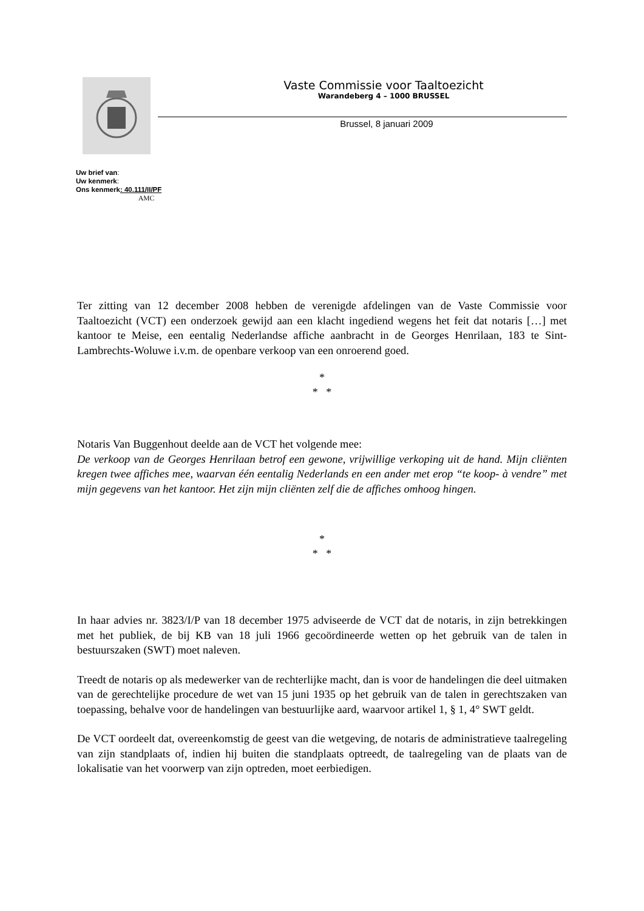Vaste Commissie voor Taaltoezicht
Warandeberg 4 – 1000 BRUSSEL
Brussel, 8 januari 2009
Uw brief van:
Uw kenmerk:
Ons kenmerk: 40.111/II/PF
AMC
Ter zitting van 12 december 2008 hebben de verenigde afdelingen van de Vaste Commissie voor Taaltoezicht (VCT) een onderzoek gewijd aan een klacht ingediend wegens het feit dat notaris […] met kantoor te Meise, een eentalig Nederlandse affiche aanbracht in de Georges Henrilaan, 183 te Sint-Lambrechts-Woluwe i.v.m. de openbare verkoop van een onroerend goed.
*
* *
Notaris Van Buggenhout deelde aan de VCT het volgende mee:
De verkoop van de Georges Henrilaan betrof een gewone, vrijwillige verkoping uit de hand. Mijn cliënten kregen twee affiches mee, waarvan één eentalig Nederlands en een ander met erop “te koop- à vendre” met mijn gegevens van het kantoor. Het zijn mijn cliënten zelf die de affiches omhoog hingen.
*
* *
In haar advies nr. 3823/I/P van 18 december 1975 adviseerde de VCT dat de notaris, in zijn betrekkingen met het publiek, de bij KB van 18 juli 1966 gecoördineerde wetten op het gebruik van de talen in bestuurszaken (SWT) moet naleven.
Treedt de notaris op als medewerker van de rechterlijke macht, dan is voor de handelingen die deel uitmaken van de gerechtelijke procedure de wet van 15 juni 1935 op het gebruik van de talen in gerechtszaken van toepassing, behalve voor de handelingen van bestuurlijke aard, waarvoor artikel 1, § 1, 4° SWT geldt.
De VCT oordeelt dat, overeenkomstig de geest van die wetgeving, de notaris de administratieve taalregeling van zijn standplaats of, indien hij buiten die standplaats optreedt, de taalregeling van de plaats van de lokalisatie van het voorwerp van zijn optreden, moet eerbiedigen.